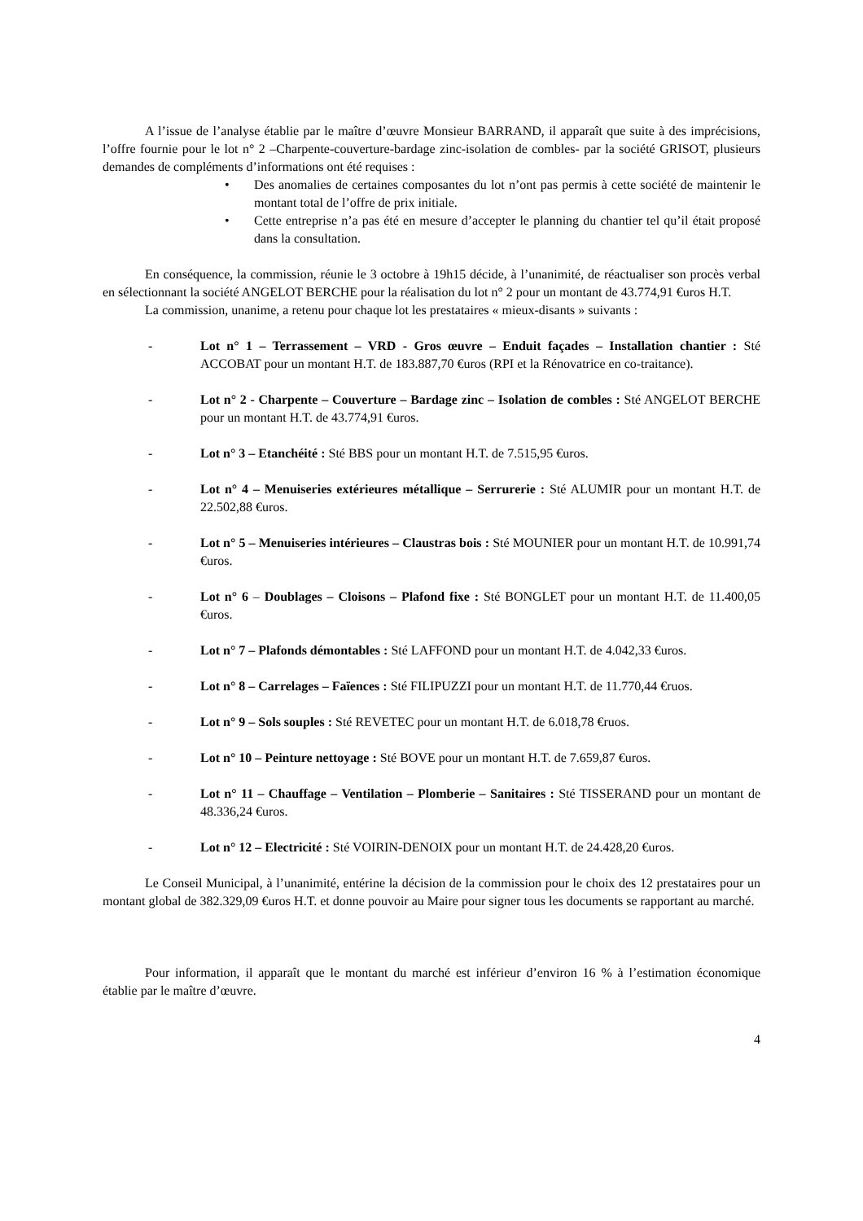A l’issue de l’analyse établie par le maître d’œuvre Monsieur BARRAND, il apparaît que suite à des imprécisions, l’offre fournie pour le lot n° 2 –Charpente-couverture-bardage zinc-isolation de combles- par la société GRISOT, plusieurs demandes de compléments d’informations ont été requises :
• Des anomalies de certaines composantes du lot n’ont pas permis à cette société de maintenir le montant total de l’offre de prix initiale.
• Cette entreprise n’a pas été en mesure d’accepter le planning du chantier tel qu’il était proposé dans la consultation.
En conséquence, la commission, réunie le 3 octobre à 19h15 décide, à l’unanimité, de réactualiser son procès verbal en sélectionnant la société ANGELOT BERCHE pour la réalisation du lot n° 2 pour un montant de 43.774,91 €uros H.T.
La commission, unanime, a retenu pour chaque lot les prestataires « mieux-disants » suivants :
- Lot n° 1 – Terrassement – VRD - Gros œuvre – Enduit façades – Installation chantier : Sté ACCOBAT pour un montant H.T. de 183.887,70 €uros (RPI et la Rénovatrice en co-traitance).
- Lot n° 2 - Charpente – Couverture – Bardage zinc – Isolation de combles : Sté ANGELOT BERCHE pour un montant H.T. de 43.774,91 €uros.
- Lot n° 3 – Etanchéité : Sté BBS pour un montant H.T. de 7.515,95 €uros.
- Lot n° 4 – Menuiseries extérieures métallique – Serrurerie : Sté ALUMIR pour un montant H.T. de 22.502,88 €uros.
- Lot n° 5 – Menuiseries intérieures – Claustras bois : Sté MOUNIER pour un montant H.T. de 10.991,74 €uros.
- Lot n° 6 – Doublages – Cloisons – Plafond fixe : Sté BONGLET pour un montant H.T. de 11.400,05 €uros.
- Lot n° 7 – Plafonds démontables : Sté LAFFOND pour un montant H.T. de 4.042,33 €uros.
- Lot n° 8 – Carrelages – Faïences : Sté FILIPUZZI pour un montant H.T. de 11.770,44 €ruos.
- Lot n° 9 – Sols souples : Sté REVETEC pour un montant H.T. de 6.018,78 €ruos.
- Lot n° 10 – Peinture nettoyage : Sté BOVE pour un montant H.T. de 7.659,87 €uros.
- Lot n° 11 – Chauffage – Ventilation – Plomberie – Sanitaires : Sté TISSERAND pour un montant de 48.336,24 €uros.
- Lot n° 12 – Electricité : Sté VOIRIN-DENOIX pour un montant H.T. de 24.428,20 €uros.
Le Conseil Municipal, à l’unanimité, entérine la décision de la commission pour le choix des 12 prestataires pour un montant global de 382.329,09 €uros H.T. et donne pouvoir au Maire pour signer tous les documents se rapportant au marché.
Pour information, il apparaît que le montant du marché est inférieur d’environ 16 % à l’estimation économique établie par le maître d’œuvre.
4